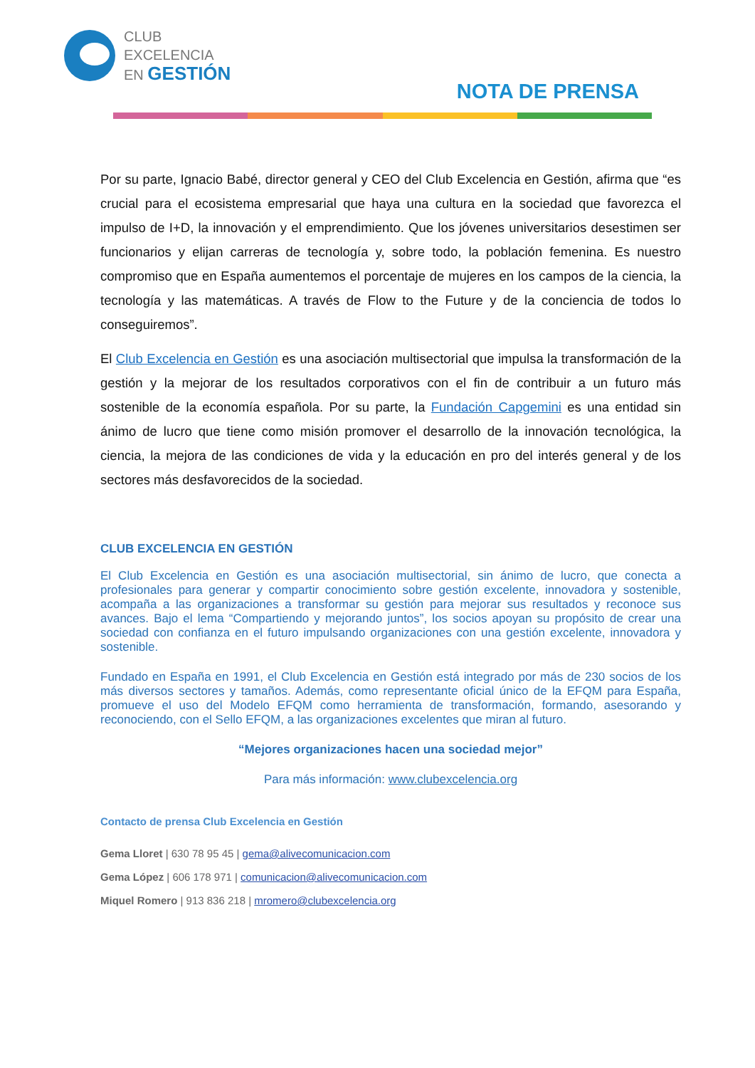CLUB
EXCELENCIA
EN GESTIÓN
NOTA DE PRENSA
Por su parte, Ignacio Babé, director general y CEO del Club Excelencia en Gestión, afirma que “es crucial para el ecosistema empresarial que haya una cultura en la sociedad que favorezca el impulso de I+D, la innovación y el emprendimiento. Que los jóvenes universitarios desestimen ser funcionarios y elijan carreras de tecnología y, sobre todo, la población femenina. Es nuestro compromiso que en España aumentemos el porcentaje de mujeres en los campos de la ciencia, la tecnología y las matemáticas. A través de Flow to the Future y de la conciencia de todos lo conseguiremos”.
El Club Excelencia en Gestión es una asociación multisectorial que impulsa la transformación de la gestión y la mejorar de los resultados corporativos con el fin de contribuir a un futuro más sostenible de la economía española. Por su parte, la Fundación Capgemini es una entidad sin ánimo de lucro que tiene como misión promover el desarrollo de la innovación tecnológica, la ciencia, la mejora de las condiciones de vida y la educación en pro del interés general y de los sectores más desfavorecidos de la sociedad.
CLUB EXCELENCIA EN GESTIÓN
El Club Excelencia en Gestión es una asociación multisectorial, sin ánimo de lucro, que conecta a profesionales para generar y compartir conocimiento sobre gestión excelente, innovadora y sostenible, acompaña a las organizaciones a transformar su gestión para mejorar sus resultados y reconoce sus avances. Bajo el lema “Compartiendo y mejorando juntos”, los socios apoyan su propósito de crear una sociedad con confianza en el futuro impulsando organizaciones con una gestión excelente, innovadora y sostenible.
Fundado en España en 1991, el Club Excelencia en Gestión está integrado por más de 230 socios de los más diversos sectores y tamaños. Además, como representante oficial único de la EFQM para España, promueve el uso del Modelo EFQM como herramienta de transformación, formando, asesorando y reconociendo, con el Sello EFQM, a las organizaciones excelentes que miran al futuro.
“Mejores organizaciones hacen una sociedad mejor”
Para más información: www.clubexcelencia.org
Contacto de prensa Club Excelencia en Gestión
Gema Lloret | 630 78 95 45 | gema@alivecomunicacion.com
Gema López | 606 178 971 | comunicacion@alivecomunicacion.com
Miquel Romero | 913 836 218 | mromero@clubexcelencia.org